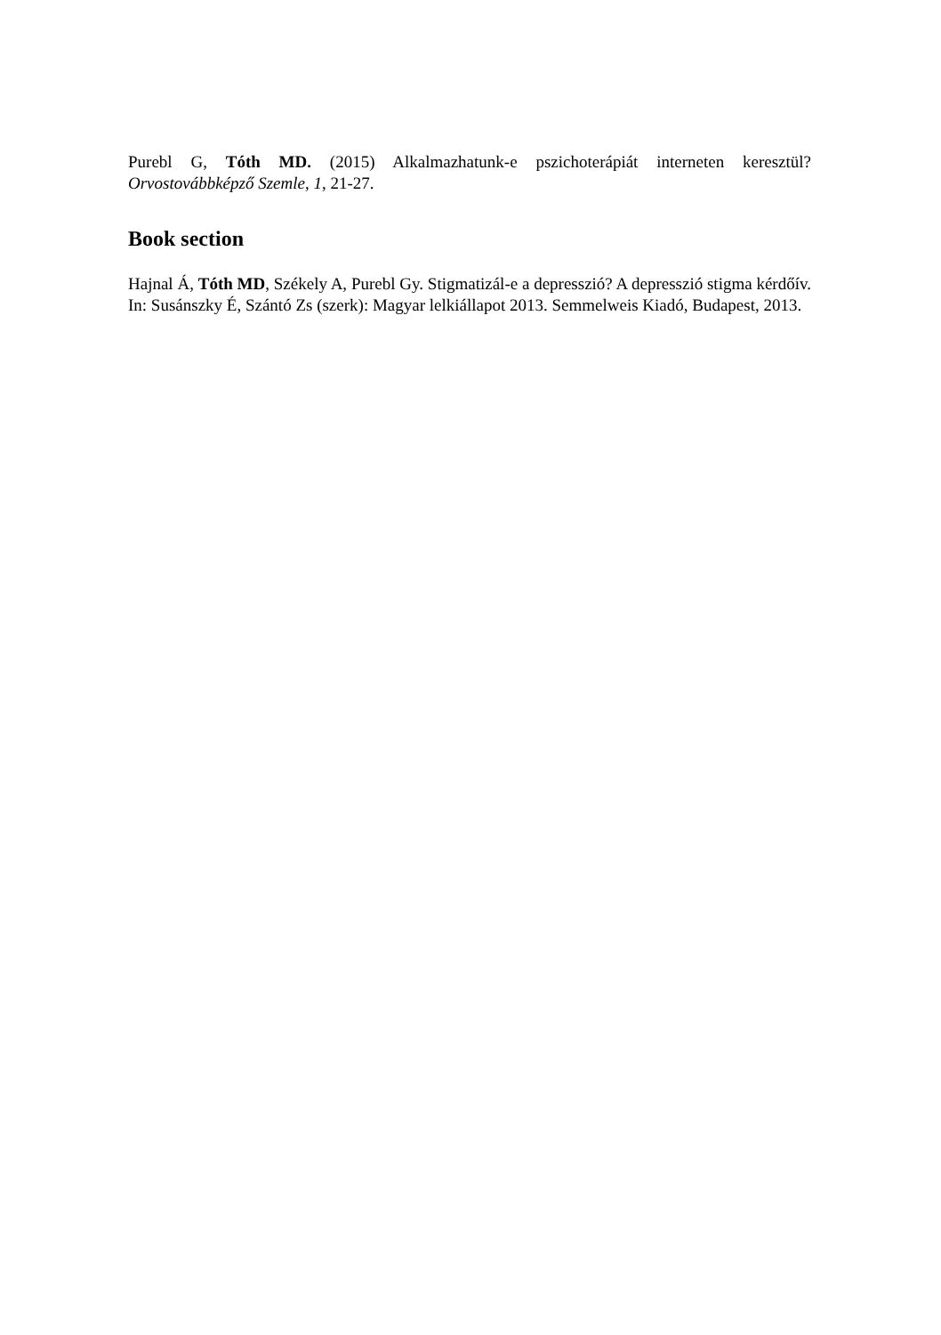Purebl G, Tóth MD. (2015) Alkalmazhatunk-e pszichoterápiát interneten keresztül? Orvostovábbképző Szemle, 1, 21-27.
Book section
Hajnal Á, Tóth MD, Székely A, Purebl Gy. Stigmatizál-e a depresszió? A depresszió stigma kérdőív. In: Susánszky É, Szántó Zs (szerk): Magyar lelkiállapot 2013. Semmelweis Kiadó, Budapest, 2013.